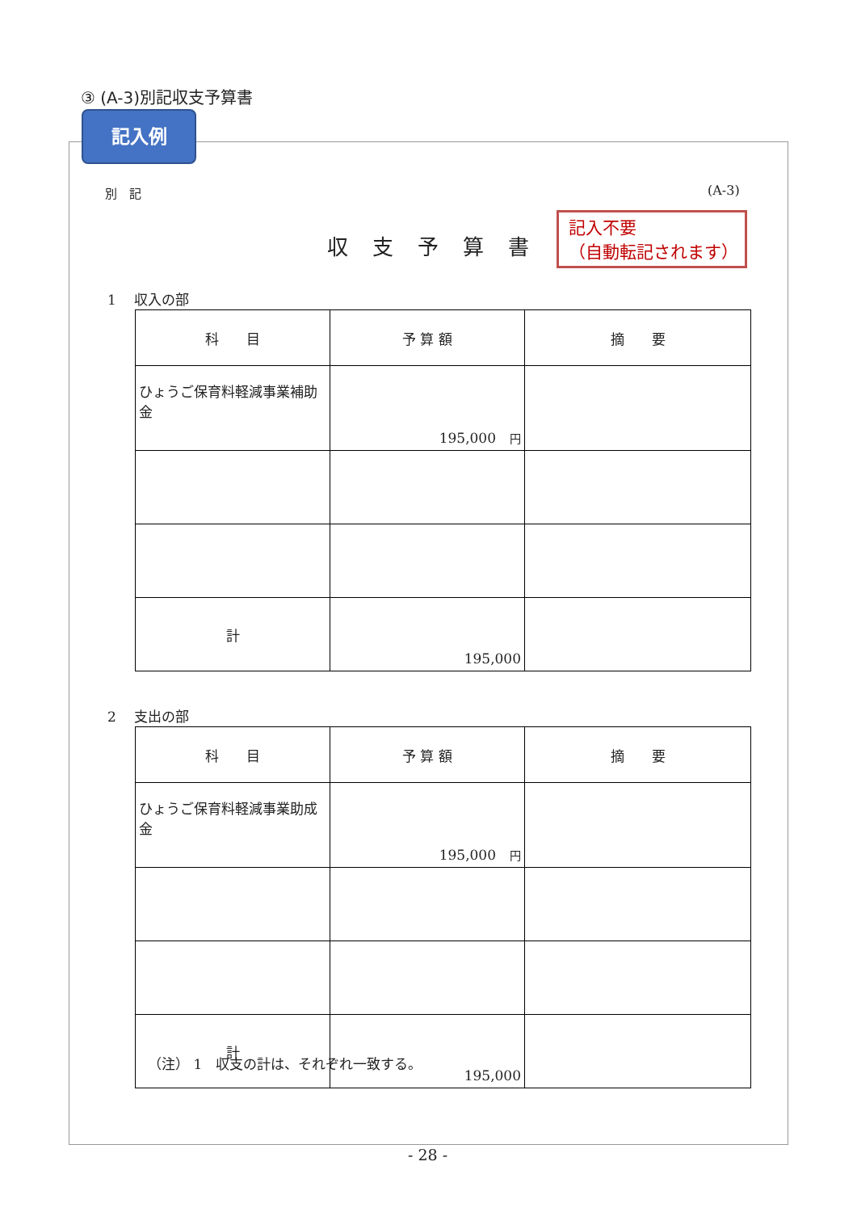③ (A-3)別記収支予算書
記入例
別　記 (A-3)
収支予算書
記入不要
（自動転記されます）
1　 収入の部
| 科 目 | 予 算 額 | 摘 要 |
| --- | --- | --- |
| ひょうご保育料軽減事業補助金 | 195,000 円 | |
| 計 | 195,000 | |
2　 支出の部
| 科 目 | 予 算 額 | 摘 要 |
| --- | --- | --- |
| ひょうご保育料軽減事業助成金 | 195,000 円 | |
| 計 | 195,000 | |
（注） 1　収支の計は、それぞれ一致する。
- 28 -